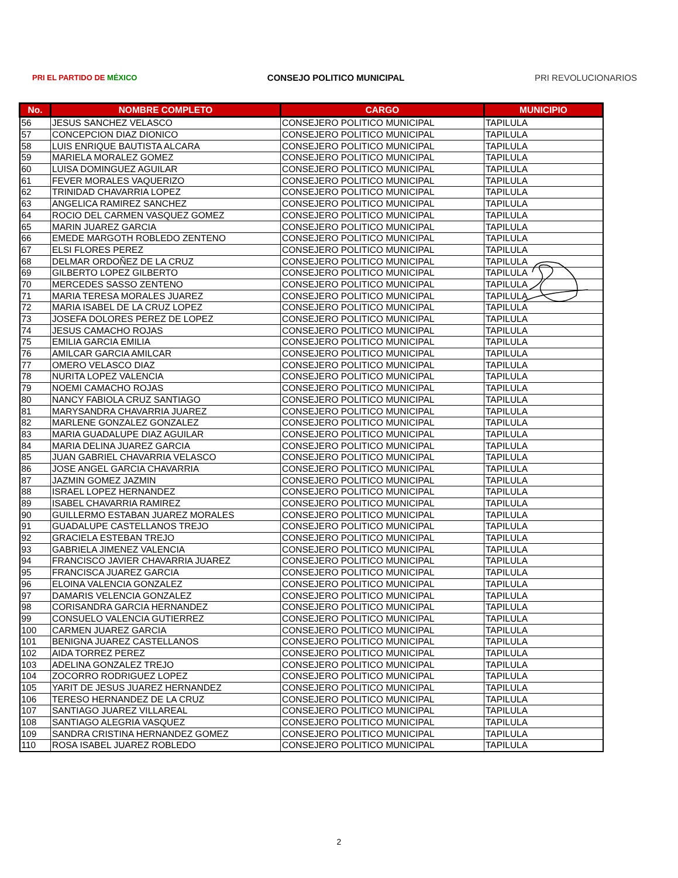PRI EL PARTIDO DE MÉXICO
CONSEJO POLITICO MUNICIPAL PRI REVOLUCIONARIOS
| No. | NOMBRE COMPLETO | CARGO | MUNICIPIO |
| --- | --- | --- | --- |
| 56 | JESUS SANCHEZ VELASCO | CONSEJERO POLITICO MUNICIPAL | TAPILULA |
| 57 | CONCEPCION DIAZ DIONICO | CONSEJERO POLITICO MUNICIPAL | TAPILULA |
| 58 | LUIS ENRIQUE BAUTISTA ALCARA | CONSEJERO POLITICO MUNICIPAL | TAPILULA |
| 59 | MARIELA MORALEZ GOMEZ | CONSEJERO POLITICO MUNICIPAL | TAPILULA |
| 60 | LUISA DOMINGUEZ AGUILAR | CONSEJERO POLITICO MUNICIPAL | TAPILULA |
| 61 | FEVER MORALES VAQUERIZO | CONSEJERO POLITICO MUNICIPAL | TAPILULA |
| 62 | TRINIDAD CHAVARRIA LOPEZ | CONSEJERO POLITICO MUNICIPAL | TAPILULA |
| 63 | ANGELICA RAMIREZ SANCHEZ | CONSEJERO POLITICO MUNICIPAL | TAPILULA |
| 64 | ROCIO DEL CARMEN VASQUEZ GOMEZ | CONSEJERO POLITICO MUNICIPAL | TAPILULA |
| 65 | MARIN JUAREZ GARCIA | CONSEJERO POLITICO MUNICIPAL | TAPILULA |
| 66 | EMEDE MARGOTH ROBLEDO ZENTENO | CONSEJERO POLITICO MUNICIPAL | TAPILULA |
| 67 | ELSI FLORES PEREZ | CONSEJERO POLITICO MUNICIPAL | TAPILULA |
| 68 | DELMAR ORDOÑEZ DE LA CRUZ | CONSEJERO POLITICO MUNICIPAL | TAPILULA |
| 69 | GILBERTO LOPEZ GILBERTO | CONSEJERO POLITICO MUNICIPAL | TAPILULA |
| 70 | MERCEDES SASSO ZENTENO | CONSEJERO POLITICO MUNICIPAL | TAPILULA |
| 71 | MARIA TERESA MORALES JUAREZ | CONSEJERO POLITICO MUNICIPAL | TAPILULA |
| 72 | MARIA ISABEL DE LA CRUZ LOPEZ | CONSEJERO POLITICO MUNICIPAL | TAPILULA |
| 73 | JOSEFA DOLORES PEREZ DE LOPEZ | CONSEJERO POLITICO MUNICIPAL | TAPILULA |
| 74 | JESUS CAMACHO ROJAS | CONSEJERO POLITICO MUNICIPAL | TAPILULA |
| 75 | EMILIA GARCIA EMILIA | CONSEJERO POLITICO MUNICIPAL | TAPILULA |
| 76 | AMILCAR GARCIA AMILCAR | CONSEJERO POLITICO MUNICIPAL | TAPILULA |
| 77 | OMERO VELASCO DIAZ | CONSEJERO POLITICO MUNICIPAL | TAPILULA |
| 78 | NURITA LOPEZ VALENCIA | CONSEJERO POLITICO MUNICIPAL | TAPILULA |
| 79 | NOEMI CAMACHO ROJAS | CONSEJERO POLITICO MUNICIPAL | TAPILULA |
| 80 | NANCY FABIOLA CRUZ SANTIAGO | CONSEJERO POLITICO MUNICIPAL | TAPILULA |
| 81 | MARYSANDRA CHAVARRIA JUAREZ | CONSEJERO POLITICO MUNICIPAL | TAPILULA |
| 82 | MARLENE GONZALEZ GONZALEZ | CONSEJERO POLITICO MUNICIPAL | TAPILULA |
| 83 | MARIA GUADALUPE DIAZ AGUILAR | CONSEJERO POLITICO MUNICIPAL | TAPILULA |
| 84 | MARIA DELINA JUAREZ GARCIA | CONSEJERO POLITICO MUNICIPAL | TAPILULA |
| 85 | JUAN GABRIEL CHAVARRIA VELASCO | CONSEJERO POLITICO MUNICIPAL | TAPILULA |
| 86 | JOSE ANGEL GARCIA CHAVARRIA | CONSEJERO POLITICO MUNICIPAL | TAPILULA |
| 87 | JAZMIN GOMEZ JAZMIN | CONSEJERO POLITICO MUNICIPAL | TAPILULA |
| 88 | ISRAEL LOPEZ HERNANDEZ | CONSEJERO POLITICO MUNICIPAL | TAPILULA |
| 89 | ISABEL CHAVARRIA RAMIREZ | CONSEJERO POLITICO MUNICIPAL | TAPILULA |
| 90 | GUILLERMO ESTABAN JUAREZ MORALES | CONSEJERO POLITICO MUNICIPAL | TAPILULA |
| 91 | GUADALUPE CASTELLANOS TREJO | CONSEJERO POLITICO MUNICIPAL | TAPILULA |
| 92 | GRACIELA ESTEBAN TREJO | CONSEJERO POLITICO MUNICIPAL | TAPILULA |
| 93 | GABRIELA JIMENEZ VALENCIA | CONSEJERO POLITICO MUNICIPAL | TAPILULA |
| 94 | FRANCISCO JAVIER CHAVARRIA JUAREZ | CONSEJERO POLITICO MUNICIPAL | TAPILULA |
| 95 | FRANCISCA JUAREZ GARCIA | CONSEJERO POLITICO MUNICIPAL | TAPILULA |
| 96 | ELOINA VALENCIA GONZALEZ | CONSEJERO POLITICO MUNICIPAL | TAPILULA |
| 97 | DAMARIS VELENCIA GONZALEZ | CONSEJERO POLITICO MUNICIPAL | TAPILULA |
| 98 | CORISANDRA GARCIA HERNANDEZ | CONSEJERO POLITICO MUNICIPAL | TAPILULA |
| 99 | CONSUELO VALENCIA GUTIERREZ | CONSEJERO POLITICO MUNICIPAL | TAPILULA |
| 100 | CARMEN JUAREZ GARCIA | CONSEJERO POLITICO MUNICIPAL | TAPILULA |
| 101 | BENIGNA JUAREZ CASTELLANOS | CONSEJERO POLITICO MUNICIPAL | TAPILULA |
| 102 | AIDA TORREZ PEREZ | CONSEJERO POLITICO MUNICIPAL | TAPILULA |
| 103 | ADELINA GONZALEZ TREJO | CONSEJERO POLITICO MUNICIPAL | TAPILULA |
| 104 | ZOCORRO RODRIGUEZ LOPEZ | CONSEJERO POLITICO MUNICIPAL | TAPILULA |
| 105 | YARIT DE JESUS JUAREZ HERNANDEZ | CONSEJERO POLITICO MUNICIPAL | TAPILULA |
| 106 | TERESO HERNANDEZ DE LA CRUZ | CONSEJERO POLITICO MUNICIPAL | TAPILULA |
| 107 | SANTIAGO JUAREZ VILLAREAL | CONSEJERO POLITICO MUNICIPAL | TAPILULA |
| 108 | SANTIAGO ALEGRIA VASQUEZ | CONSEJERO POLITICO MUNICIPAL | TAPILULA |
| 109 | SANDRA CRISTINA HERNANDEZ GOMEZ | CONSEJERO POLITICO MUNICIPAL | TAPILULA |
| 110 | ROSA ISABEL JUAREZ ROBLEDO | CONSEJERO POLITICO MUNICIPAL | TAPILULA |
2